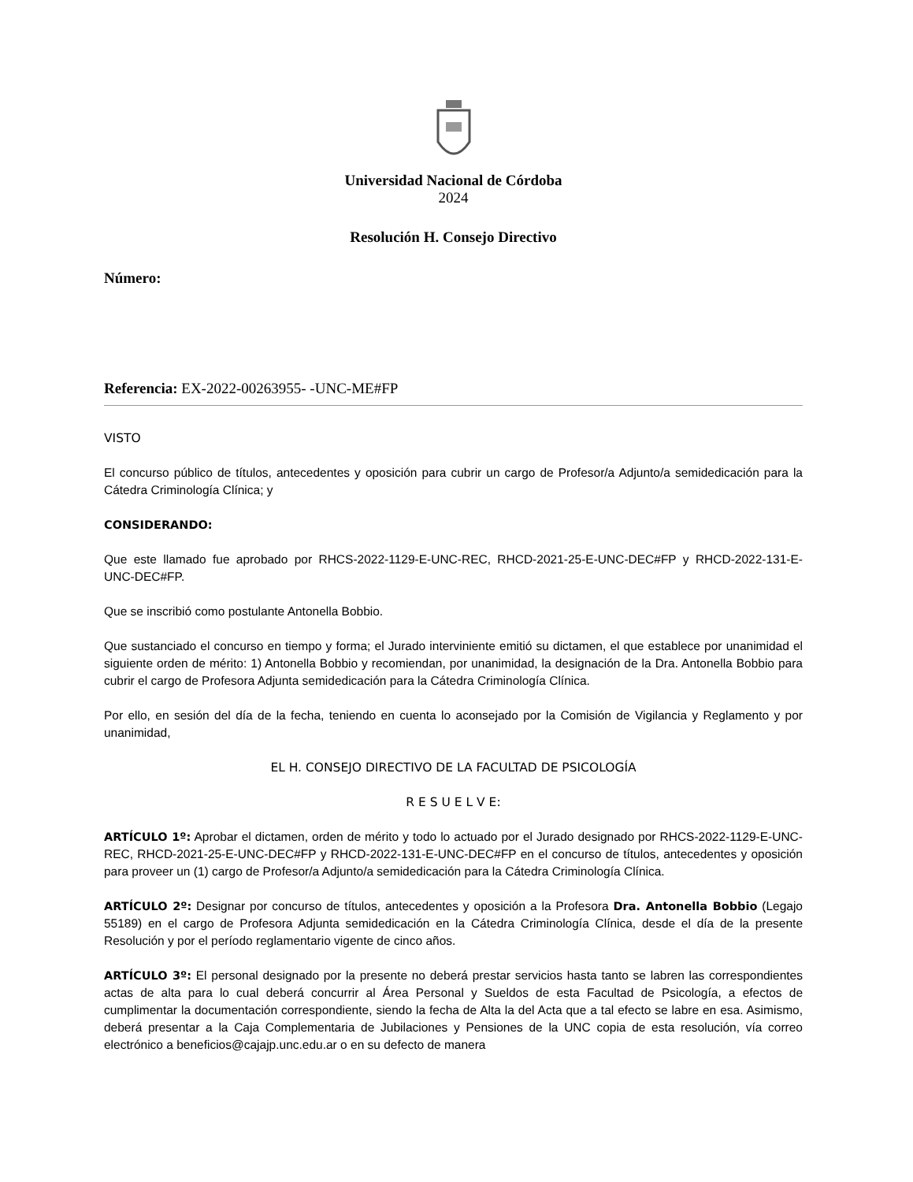Universidad Nacional de Córdoba
2024
Resolución H. Consejo Directivo
Número:
Referencia: EX-2022-00263955- -UNC-ME#FP
VISTO
El concurso público de títulos, antecedentes y oposición para cubrir un cargo de Profesor/a Adjunto/a semidedicación para la Cátedra Criminología Clínica; y
CONSIDERANDO:
Que este llamado fue aprobado por RHCS-2022-1129-E-UNC-REC, RHCD-2021-25-E-UNC-DEC#FP y RHCD-2022-131-E-UNC-DEC#FP.
Que se inscribió como postulante Antonella Bobbio.
Que sustanciado el concurso en tiempo y forma; el Jurado interviniente emitió su dictamen, el que establece por unanimidad el siguiente orden de mérito: 1) Antonella Bobbio y recomiendan, por unanimidad, la designación de la Dra. Antonella Bobbio para cubrir el cargo de Profesora Adjunta semidedicación para la Cátedra Criminología Clínica.
Por ello, en sesión del día de la fecha, teniendo en cuenta lo aconsejado por la Comisión de Vigilancia y Reglamento y por unanimidad,
EL H. CONSEJO DIRECTIVO DE LA FACULTAD DE PSICOLOGÍA
R E S U E L V E:
ARTÍCULO 1º: Aprobar el dictamen, orden de mérito y todo lo actuado por el Jurado designado por RHCS-2022-1129-E-UNC-REC, RHCD-2021-25-E-UNC-DEC#FP y RHCD-2022-131-E-UNC-DEC#FP en el concurso de títulos, antecedentes y oposición para proveer un (1) cargo de Profesor/a Adjunto/a semidedicación para la Cátedra Criminología Clínica.
ARTÍCULO 2º: Designar por concurso de títulos, antecedentes y oposición a la Profesora Dra. Antonella Bobbio (Legajo 55189) en el cargo de Profesora Adjunta semidedicación en la Cátedra Criminología Clínica, desde el día de la presente Resolución y por el período reglamentario vigente de cinco años.
ARTÍCULO 3º: El personal designado por la presente no deberá prestar servicios hasta tanto se labren las correspondientes actas de alta para lo cual deberá concurrir al Área Personal y Sueldos de esta Facultad de Psicología, a efectos de cumplimentar la documentación correspondiente, siendo la fecha de Alta la del Acta que a tal efecto se labre en esa. Asimismo, deberá presentar a la Caja Complementaria de Jubilaciones y Pensiones de la UNC copia de esta resolución, vía correo electrónico a beneficios@cajajp.unc.edu.ar o en su defecto de manera